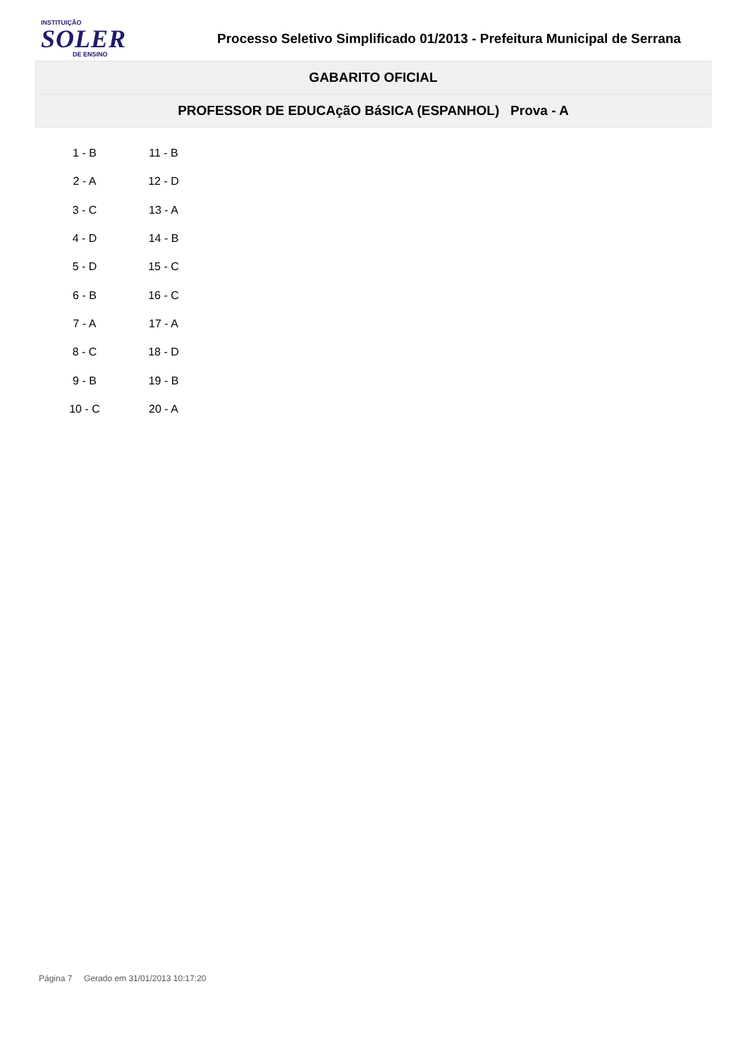INSTITUIÇÃO
SOLER
DE ENSINO
Processo Seletivo Simplificado 01/2013 - Prefeitura Municipal de Serrana
GABARITO OFICIAL
PROFESSOR DE EDUCAçãO BáSICA (ESPANHOL) Prova - A
| 1 - B | 11 - B |
| 2 - A | 12 - D |
| 3 - C | 13 - A |
| 4 - D | 14 - B |
| 5 - D | 15 - C |
| 6 - B | 16 - C |
| 7 - A | 17 - A |
| 8 - C | 18 - D |
| 9 - B | 19 - B |
| 10 - C | 20 - A |
Página 7 Gerado em 31/01/2013 10:17:20